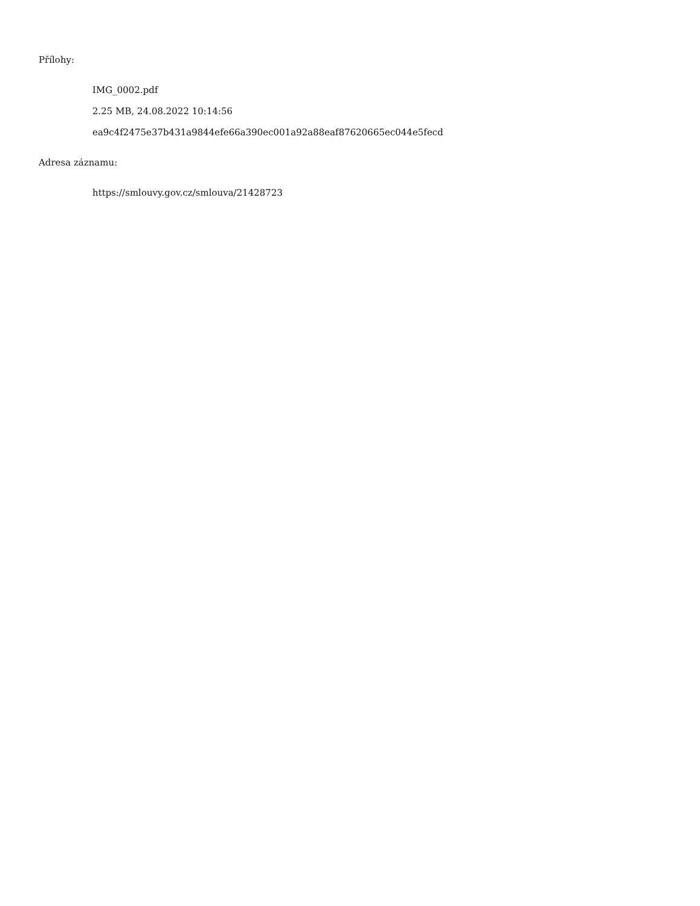Přílohy:
IMG_0002.pdf
2.25 MB, 24.08.2022 10:14:56
ea9c4f2475e37b431a9844efe66a390ec001a92a88eaf87620665ec044e5fecd
Adresa záznamu:
https://smlouvy.gov.cz/smlouva/21428723